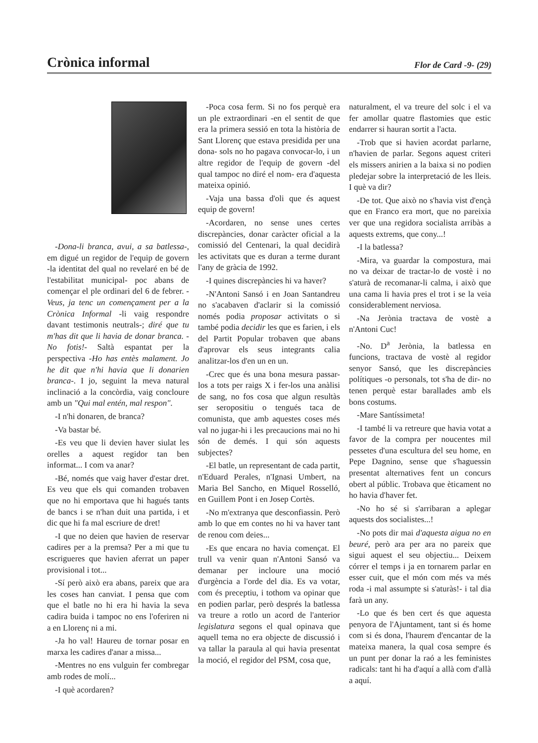Crònica informal Flor de Card -9- (29)
-Dona-li branca, avui, a sa batlessa-, em digué un regidor de l'equip de govern -la identitat del qual no revelaré en bé de l'estabilitat municipal- poc abans de començar el ple ordinari del 6 de febrer. -Veus, ja tenc un començament per a la Crònica Informal -li vaig respondre davant testimonis neutrals-; diré que tu m'has dit que li havia de donar branca. -No fotis!- Saltà espantat per la perspectiva -Ho has entès malament. Jo he dit que n'hi havia que li donarien branca-. I jo, seguint la meva natural inclinació a la concòrdia, vaig concloure amb un "Qui mal entén, mal respon".
-I n'hi donaren, de branca?
-Va bastar bé.
-Es veu que li devien haver siulat les orelles a aquest regidor tan ben informat... I com va anar?
-Bé, només que vaig haver d'estar dret. Es veu que els qui comanden trobaven que no hi emportava que hi hagués tants de bancs i se n'han duit una partida, i et dic que hi fa mal escriure de dret!
-I que no deien que havien de reservar cadires per a la premsa? Per a mi que tu escrigueres que havien aferrat un paper provisional i tot...
-Sí però això era abans, pareix que ara les coses han canviat. I pensa que com que el batle no hi era hi havia la seva cadira buida i tampoc no ens l'oferiren ni a en Llorenç ni a mi.
-Ja ho val! Haureu de tornar posar en marxa les cadires d'anar a missa...
-Mentres no ens vulguin fer combregar amb rodes de molí...
-I què acordaren?
-Poca cosa ferm. Si no fos perquè era un ple extraordinari -en el sentit de que era la primera sessió en tota la història de Sant Llorenç que estava presidida per una dona- sols no ho pagava convocar-lo, i un altre regidor de l'equip de govern -del qual tampoc no diré el nom- era d'aquesta mateixa opinió.
-Vaja una bassa d'oli que és aquest equip de govern!
-Acordaren, no sense unes certes discrepàncies, donar caràcter oficial a la comissió del Centenari, la qual decidirà les activitats que es duran a terme durant l'any de gràcia de 1992.
-I quines discrepàncies hi va haver?
-N'Antoni Sansó i en Joan Santandreu no s'acabaven d'aclarir si la comissió només podia proposar activitats o si també podia decidir les que es farien, i els del Partit Popular trobaven que abans d'aprovar els seus integrants calia analitzar-los d'en un en un.
-Crec que és una bona mesura passar-los a tots per raigs X i fer-los una anàlisi de sang, no fos cosa que algun resultàs ser seropositiu o tengués taca de comunista, que amb aquestes coses més val no jugar-hi i les precaucions mai no hi són de demés. I qui són aquests subjectes?
-El batle, un representant de cada partit, n'Eduard Perales, n'Ignasi Umbert, na Maria Bel Sancho, en Miquel Rosselló, en Guillem Pont i en Josep Cortès.
-No m'extranya que desconfiassin. Però amb lo que em contes no hi va haver tant de renou com deies...
-Es que encara no havia començat. El trull va venir quan n'Antoni Sansó va demanar per incloure una moció d'urgència a l'orde del dia. Es va votar, com és preceptiu, i tothom va opinar que en podien parlar, però després la batlessa va treure a rotlo un acord de l'anterior legislatura segons el qual opinava que aquell tema no era objecte de discussió i va tallar la paraula al qui havia presentat la moció, el regidor del PSM, cosa que,
naturalment, el va treure del solc i el va fer amollar quatre flastomies que estic endarrer si hauran sortit a l'acta.
-Trob que si havien acordat parlarne, n'havien de parlar. Segons aquest criteri els missers anirien a la baixa si no podien pledejar sobre la interpretació de les lleis. I què va dir?
-De tot. Que això no s'havia vist d'ençà que en Franco era mort, que no pareixia ver que una regidora socialista arribàs a aquests extrems, que cony...!
-I la batlessa?
-Mira, va guardar la compostura, mai no va deixar de tractar-lo de vostè i no s'aturà de recomanar-li calma, i això que una cama li havia pres el trot i se la veia considerablement nerviosa.
-Na Jerònia tractava de vostè a n'Antoni Cuc!
-No. D<sup>a</sup> Jerònia, la batlessa en funcions, tractava de vostè al regidor senyor Sansó, que les discrepàncies polítiques -o personals, tot s'ha de dir- no tenen perquè estar barallades amb els bons costums.
-Mare Santíssimeta!
-I també li va retreure que havia votat a favor de la compra per noucentes mil pessetes d'una escultura del seu home, en Pepe Dagnino, sense que s'haguessin presentat alternatives fent un concurs obert al públic. Trobava que èticament no ho havia d'haver fet.
-No ho sé si s'arribaran a aplegar aquests dos socialistes...!
-No pots dir mai d'aquesta aigua no en beuré, però ara per ara no pareix que sigui aquest el seu objectiu... Deixem córrer el temps i ja en tornarem parlar en esser cuit, que el món com més va més roda -i mal assumpte si s'aturàs!- i tal dia farà un any.
-Lo que és ben cert és que aquesta penyora de l'Ajuntament, tant si és home com si és dona, l'haurem d'encantar de la mateixa manera, la qual cosa sempre és un punt per donar la raó a les feministes radicals: tant hi ha d'aquí a allà com d'allà a aquí.